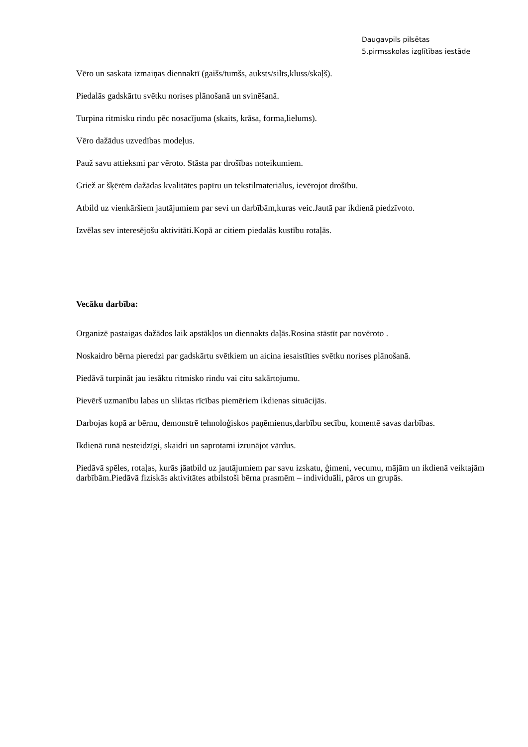Daugavpils pilsētas
5.pirmsskolas izglītības iestāde
Vēro un saskata izmaiņas diennaktī (gaišs/tumšs, auksts/silts,kluss/skaļš).
Piedalās gadskārtu svētku norises plānošanā un svinēšanā.
Turpina ritmisku rindu pēc nosacījuma (skaits, krāsa, forma,lielums).
Vēro dažādus uzvedības modeļus.
Pauž savu attieksmi par vēroto. Stāsta par drošības noteikumiem.
Griež ar šķērēm dažādas kvalitātes papīru un tekstilmateriālus, ievērojot drošību.
Atbild uz vienkāršiem jautājumiem par sevi un darbībām,kuras veic.Jautā par ikdienā piedzīvoto.
Izvēlas sev interesējošu aktivitāti.Kopā ar citiem piedalās kustību rotaļās.
Vecāku darbība:
Organizē pastaigas dažādos laik apstākļos un diennakts daļās.Rosina stāstīt par novēroto .
Noskaidro bērna pieredzi par gadskārtu svētkiem un aicina iesaistīties svētku norises plānošanā.
Piedāvā turpināt jau iesāktu ritmisko rindu vai citu sakārtojumu.
Pievērš uzmanību labas un sliktas rīcības piemēriem ikdienas situācijās.
Darbojas kopā ar bērnu, demonstrē tehnoloģiskos paņēmienus,darbību secību, komentē savas darbības.
Ikdienā runā nesteidzīgi, skaidri un saprotami izrunājot vārdus.
Piedāvā spēles, rotaļas, kurās jāatbild uz jautājumiem par savu izskatu, ģimeni, vecumu, mājām un ikdienā veiktajām darbībām.Piedāvā fiziskās aktivitātes atbilstoši bērna prasmēm – individuāli, pāros un grupās.